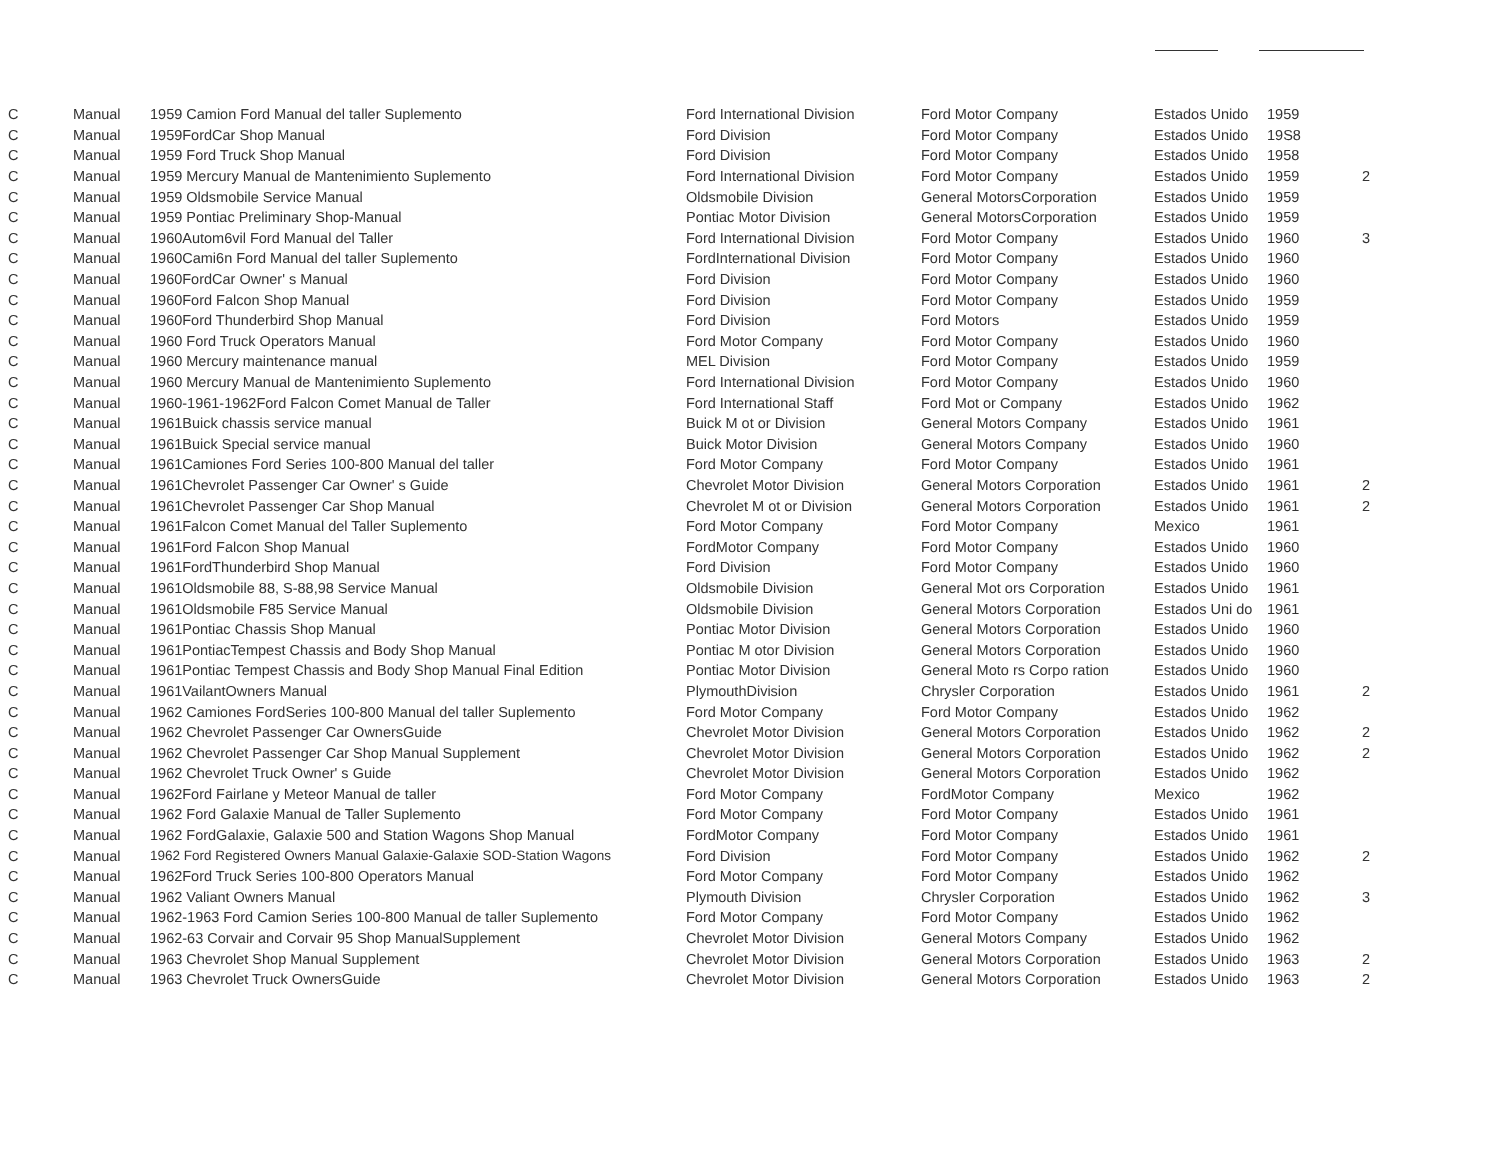| C | Manual | 1959 Camion Ford Manual del taller Suplemento | Ford International Division | Ford Motor Company | Estados Unido | 1959 | |
| C | Manual | 1959FordCar Shop Manual | Ford Division | Ford Motor Company | Estados Unido | 19S8 | |
| C | Manual | 1959 Ford Truck Shop Manual | Ford Division | Ford Motor Company | Estados Unido | 1958 | |
| C | Manual | 1959 Mercury Manual de Mantenimiento Suplemento | Ford International Division | Ford Motor Company | Estados Unido | 1959 | 2 |
| C | Manual | 1959 Oldsmobile Service Manual | Oldsmobile Division | General MotorsCorporation | Estados Unido | 1959 | |
| C | Manual | 1959 Pontiac Preliminary Shop-Manual | Pontiac Motor Division | General MotorsCorporation | Estados Unido | 1959 | |
| C | Manual | 1960Autom6vil Ford Manual del Taller | Ford International Division | Ford Motor Company | Estados Unido | 1960 | 3 |
| C | Manual | 1960Cami6n Ford Manual del taller Suplemento | FordInternational Division | Ford Motor Company | Estados Unido | 1960 | |
| C | Manual | 1960FordCar Owner' s Manual | Ford Division | Ford Motor Company | Estados Unido | 1960 | |
| C | Manual | 1960Ford Falcon Shop Manual | Ford Division | Ford Motor Company | Estados Unido | 1959 | |
| C | Manual | 1960Ford Thunderbird Shop Manual | Ford Division | Ford Motors | Estados Unido | 1959 | |
| C | Manual | 1960 Ford Truck Operators Manual | Ford Motor Company | Ford Motor Company | Estados Unido | 1960 | |
| C | Manual | 1960 Mercury maintenance manual | MEL Division | Ford Motor Company | Estados Unido | 1959 | |
| C | Manual | 1960 Mercury Manual de Mantenimiento Suplemento | Ford International Division | Ford Motor Company | Estados Unido | 1960 | |
| C | Manual | 1960-1961-1962Ford Falcon Comet Manual de Taller | Ford International Staff | Ford Mot or Company | Estados Unido | 1962 | |
| C | Manual | 1961Buick chassis service manual | Buick M ot or Division | General Motors Company | Estados Unido | 1961 | |
| C | Manual | 1961Buick Special service manual | Buick Motor Division | General Motors Company | Estados Unido | 1960 | |
| C | Manual | 1961Camiones Ford Series 100-800 Manual del taller | Ford Motor Company | Ford Motor Company | Estados Unido | 1961 | |
| C | Manual | 1961Chevrolet Passenger Car Owner' s Guide | Chevrolet Motor Division | General Motors Corporation | Estados Unido | 1961 | 2 |
| C | Manual | 1961Chevrolet Passenger Car Shop Manual | Chevrolet M ot or Division | General Motors Corporation | Estados Unido | 1961 | 2 |
| C | Manual | 1961Falcon Comet Manual del Taller Suplemento | Ford Motor Company | Ford Motor Company | Mexico | 1961 | |
| C | Manual | 1961Ford Falcon Shop Manual | FordMotor Company | Ford Motor Company | Estados Unido | 1960 | |
| C | Manual | 1961FordThunderbird Shop Manual | Ford Division | Ford Motor Company | Estados Unido | 1960 | |
| C | Manual | 1961Oldsmobile 88, S-88,98 Service Manual | Oldsmobile Division | General Mot ors Corporation | Estados Unido | 1961 | |
| C | Manual | 1961Oldsmobile F85 Service Manual | Oldsmobile Division | General Motors Corporation | Estados Uni do | 1961 | |
| C | Manual | 1961Pontiac Chassis Shop Manual | Pontiac Motor Division | General Motors Corporation | Estados Unido | 1960 | |
| C | Manual | 1961PontiacTempest Chassis and Body Shop Manual | Pontiac M otor Division | General Motors Corporation | Estados Unido | 1960 | |
| C | Manual | 1961Pontiac Tempest Chassis and Body Shop Manual Final Edition | Pontiac Motor Division | General Moto rs Corpo ration | Estados Unido | 1960 | |
| C | Manual | 1961VailantOwners Manual | PlymouthDivision | Chrysler Corporation | Estados Unido | 1961 | 2 |
| C | Manual | 1962 Camiones FordSeries 100-800 Manual del taller Suplemento | Ford Motor Company | Ford Motor Company | Estados Unido | 1962 | |
| C | Manual | 1962 Chevrolet Passenger Car OwnersGuide | Chevrolet Motor Division | General Motors Corporation | Estados Unido | 1962 | 2 |
| C | Manual | 1962 Chevrolet Passenger Car Shop Manual Supplement | Chevrolet Motor Division | General Motors Corporation | Estados Unido | 1962 | 2 |
| C | Manual | 1962 Chevrolet Truck Owner' s Guide | Chevrolet Motor Division | General Motors Corporation | Estados Unido | 1962 | |
| C | Manual | 1962Ford Fairlane y Meteor Manual de taller | Ford Motor Company | FordMotor Company | Mexico | 1962 | |
| C | Manual | 1962 Ford Galaxie Manual de Taller Suplemento | Ford Motor Company | Ford Motor Company | Estados Unido | 1961 | |
| C | Manual | 1962 FordGalaxie, Galaxie 500 and Station Wagons Shop Manual | FordMotor Company | Ford Motor Company | Estados Unido | 1961 | |
| C | Manual | 1962 Ford Registered Owners Manual Galaxie-Galaxie SOD-Station Wagons | Ford Division | Ford Motor Company | Estados Unido | 1962 | 2 |
| C | Manual | 1962Ford Truck Series 100-800 Operators Manual | Ford Motor Company | Ford Motor Company | Estados Unido | 1962 | |
| C | Manual | 1962 Valiant Owners Manual | Plymouth Division | Chrysler Corporation | Estados Unido | 1962 | 3 |
| C | Manual | 1962-1963 Ford Camion Series 100-800 Manual de taller Suplemento | Ford Motor Company | Ford Motor Company | Estados Unido | 1962 | |
| C | Manual | 1962-63 Corvair and Corvair 95 Shop ManualSupplement | Chevrolet Motor Division | General Motors Company | Estados Unido | 1962 | |
| C | Manual | 1963 Chevrolet Shop Manual Supplement | Chevrolet Motor Division | General Motors Corporation | Estados Unido | 1963 | 2 |
| C | Manual | 1963 Chevrolet Truck OwnersGuide | Chevrolet Motor Division | General Motors Corporation | Estados Unido | 1963 | 2 |